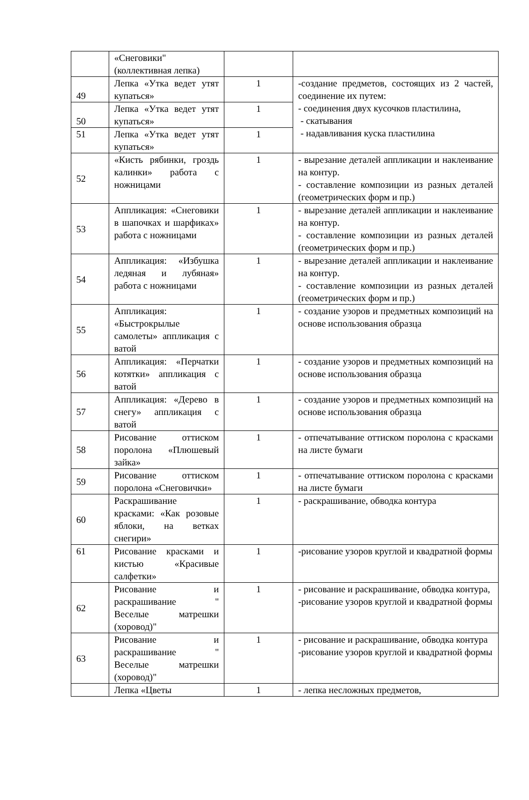| | «Снеговики" (коллективная лепка) | | |
| 49 | Лепка «Утка ведет утят купаться» | 1 | -создание предметов, состоящих из 2 частей, соединение их путем: - соединения двух кусочков пластилина, - скатывания - надавливания куска пластилина |
| 50 | Лепка «Утка ведет утят купаться» | 1 | |
| 51 | Лепка «Утка ведет утят купаться» | 1 | |
| 52 | «Кисть рябинки, гроздь калинки» работа с ножницами | 1 | - вырезание деталей аппликации и наклеивание на контур. - составление композиции из разных деталей (геометрических форм и пр.) |
| 53 | Аппликация: «Снеговики в шапочках и шарфиках» работа с ножницами | 1 | - вырезание деталей аппликации и наклеивание на контур. - составление композиции из разных деталей (геометрических форм и пр.) |
| 54 | Аппликация: «Избушка ледяная и лубяная» работа с ножницами | 1 | - вырезание деталей аппликации и наклеивание на контур. - составление композиции из разных деталей (геометрических форм и пр.) |
| 55 | Аппликация: «Быстрокрылые самолеты» аппликация с ватой | 1 | - создание узоров и предметных композиций на основе использования образца |
| 56 | Аппликация: «Перчатки котятки» аппликация с ватой | 1 | - создание узоров и предметных композиций на основе использования образца |
| 57 | Аппликация: «Дерево в снегу» аппликация с ватой | 1 | - создание узоров и предметных композиций на основе использования образца |
| 58 | Рисование оттиском поролона «Плюшевый зайка» | 1 | - отпечатывание оттиском поролона с красками на листе бумаги |
| 59 | Рисование оттиском поролона «Снеговички» | 1 | - отпечатывание оттиском поролона с красками на листе бумаги |
| 60 | Раскрашивание красками: «Как розовые яблоки, на ветках снегири» | 1 | - раскрашивание, обводка контура |
| 61 | Рисование красками и кистью «Красивые салфетки» | 1 | -рисование узоров круглой и квадратной формы |
| 62 | Рисование и раскрашивание " Веселые матрешки (хоровод)" | 1 | - рисование и раскрашивание, обводка контура, -рисование узоров круглой и квадратной формы |
| 63 | Рисование и раскрашивание " Веселые матрешки (хоровод)" | 1 | - рисование и раскрашивание, обводка контура -рисование узоров круглой и квадратной формы |
| | Лепка «Цветы | 1 | - лепка несложных предметов, |